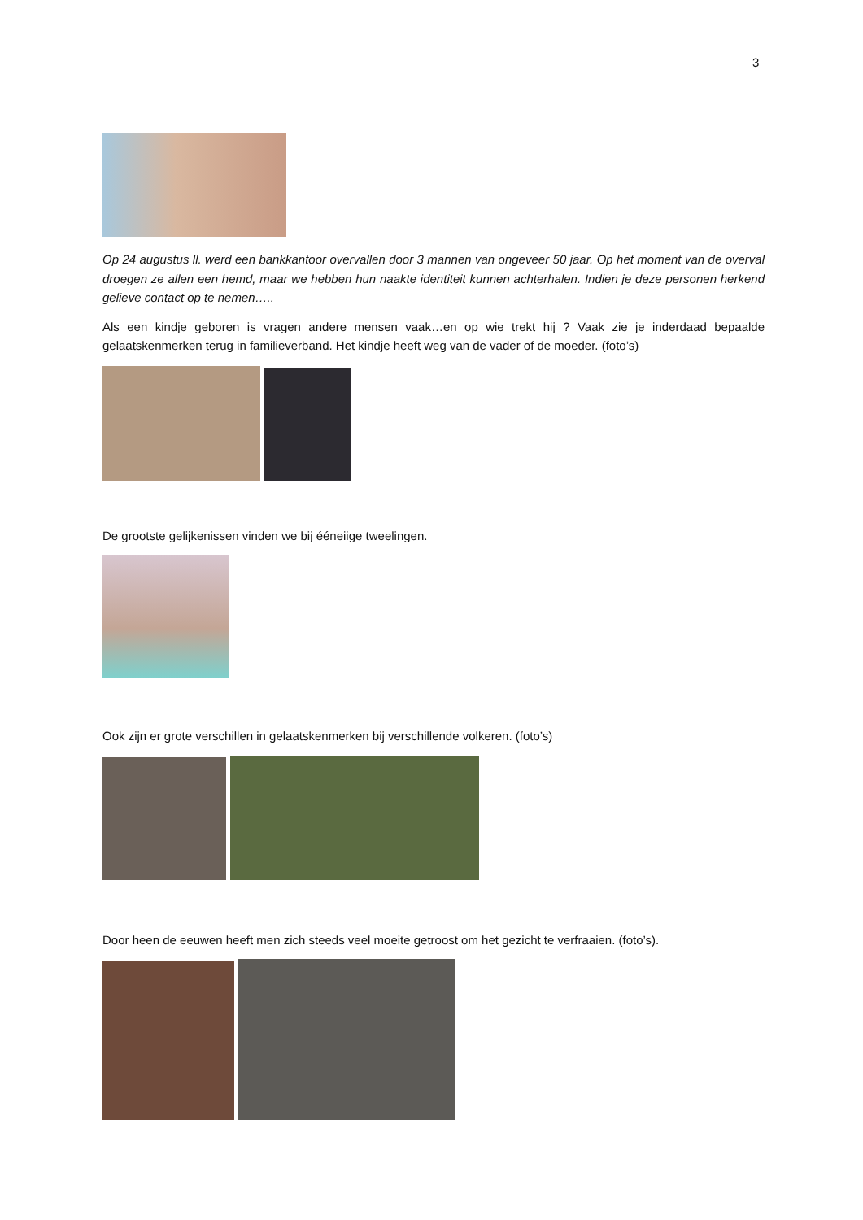3
Op 24 augustus ll. werd een bankkantoor overvallen door 3 mannen van ongeveer 50 jaar. Op het moment van de overval droegen ze allen een hemd, maar we hebben hun naakte identiteit kunnen achterhalen. Indien je deze personen herkend gelieve contact op te nemen…..
Als een kindje geboren is vragen andere mensen vaak…en op wie trekt hij ? Vaak zie je inderdaad bepaalde gelaatskenmerken terug in familieverband. Het kindje heeft weg van de vader of de moeder. (foto’s)
De grootste gelijkenissen vinden we bij ééneiige tweelingen.
Ook zijn er grote verschillen in gelaatskenmerken bij verschillende volkeren. (foto’s)
Door heen de eeuwen heeft men zich steeds veel moeite getroost om het gezicht te verfraaien. (foto’s).